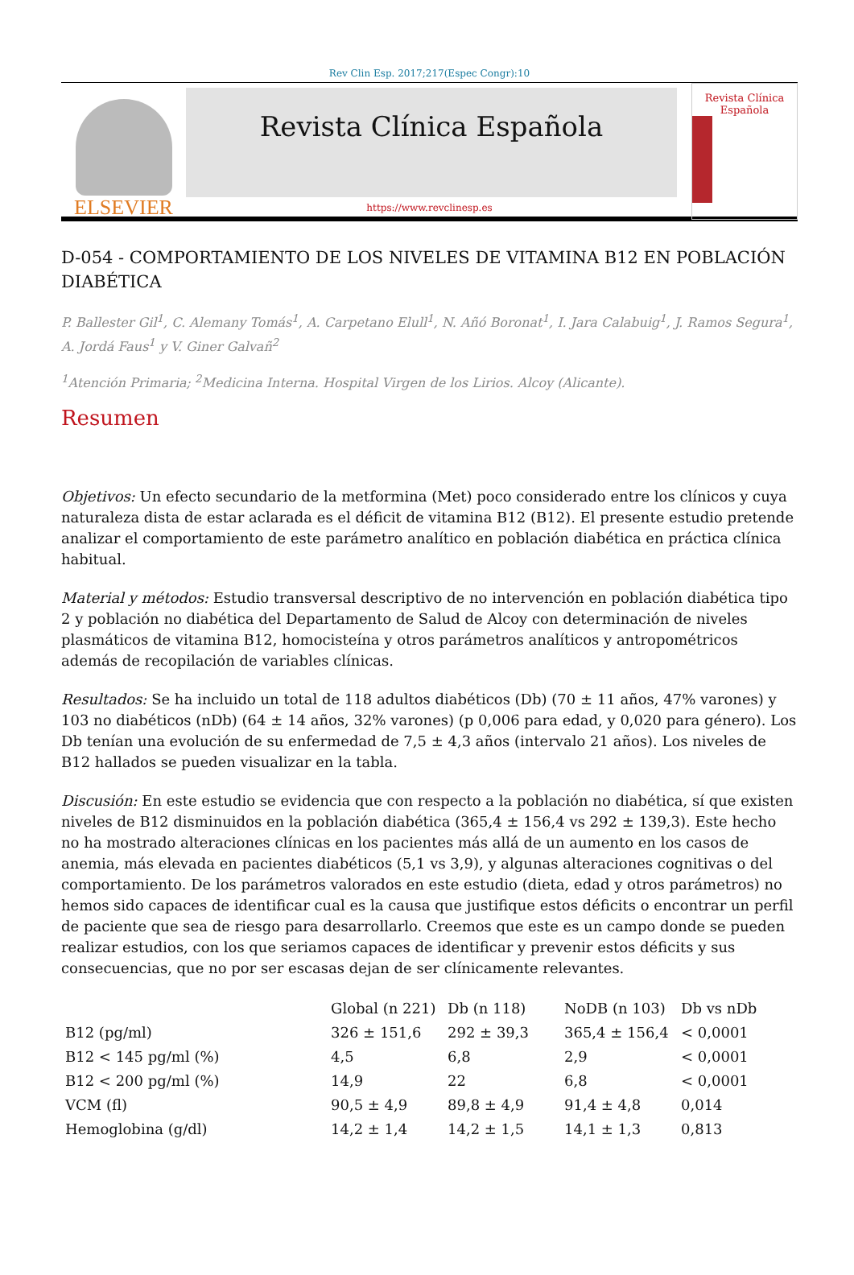Rev Clin Esp. 2017;217(Espec Congr):10
ELSEVIER
Revista Clínica Española
Revista Clínica Española
https://www.revclinesp.es
D-054 - COMPORTAMIENTO DE LOS NIVELES DE VITAMINA B12 EN POBLACIÓN DIABÉTICA
P. Ballester Gil<sup>1</sup>, C. Alemany Tomás<sup>1</sup>, A. Carpetano Elull<sup>1</sup>, N. Añó Boronat<sup>1</sup>, I. Jara Calabuig<sup>1</sup>, J. Ramos Segura<sup>1</sup>, A. Jordá Faus<sup>1</sup> y V. Giner Galvañ<sup>2</sup>
<sup>1</sup> Atención Primaria; <sup>2</sup>Medicina Interna. Hospital Virgen de los Lirios. Alcoy (Alicante).
Resumen
Objetivos: Un efecto secundario de la metformina (Met) poco considerado entre los clínicos y cuya naturaleza dista de estar aclarada es el déficit de vitamina B12 (B12). El presente estudio pretende analizar el comportamiento de este parámetro analítico en población diabética en práctica clínica habitual.
Material y métodos: Estudio transversal descriptivo de no intervención en población diabética tipo 2 y población no diabética del Departamento de Salud de Alcoy con determinación de niveles plasmáticos de vitamina B12, homocisteína y otros parámetros analíticos y antropométricos además de recopilación de variables clínicas.
Resultados: Se ha incluido un total de 118 adultos diabéticos (Db) (70 ± 11 años, 47% varones) y 103 no diabéticos (nDb) (64 ± 14 años, 32% varones) (p 0,006 para edad, y 0,020 para género). Los Db tenían una evolución de su enfermedad de 7,5 ± 4,3 años (intervalo 21 años). Los niveles de B12 hallados se pueden visualizar en la tabla.
Discusión: En este estudio se evidencia que con respecto a la población no diabética, sí que existen niveles de B12 disminuidos en la población diabética (365,4 ± 156,4 vs 292 ± 139,3). Este hecho no ha mostrado alteraciones clínicas en los pacientes más allá de un aumento en los casos de anemia, más elevada en pacientes diabéticos (5,1 vs 3,9), y algunas alteraciones cognitivas o del comportamiento. De los parámetros valorados en este estudio (dieta, edad y otros parámetros) no hemos sido capaces de identificar cual es la causa que justifique estos déficits o encontrar un perfil de paciente que sea de riesgo para desarrollarlo. Creemos que este es un campo donde se pueden realizar estudios, con los que seriamos capaces de identificar y prevenir estos déficits y sus consecuencias, que no por ser escasas dejan de ser clínicamente relevantes.
| | Global (n 221) | Db (n 118) | NoDB (n 103) | Db vs nDb |
| --- | --- | --- | --- | --- |
| B12 (pg/ml) | 326 ± 151,6 | 292 ± 39,3 | 365,4 ± 156,4 | < 0,0001 |
| B12 < 145 pg/ml (%) | 4,5 | 6,8 | 2,9 | < 0,0001 |
| B12 < 200 pg/ml (%) | 14,9 | 22 | 6,8 | < 0,0001 |
| VCM (fl) | 90,5 ± 4,9 | 89,8 ± 4,9 | 91,4 ± 4,8 | 0,014 |
| Hemoglobina (g/dl) | 14,2 ± 1,4 | 14,2 ± 1,5 | 14,1 ± 1,3 | 0,813 |